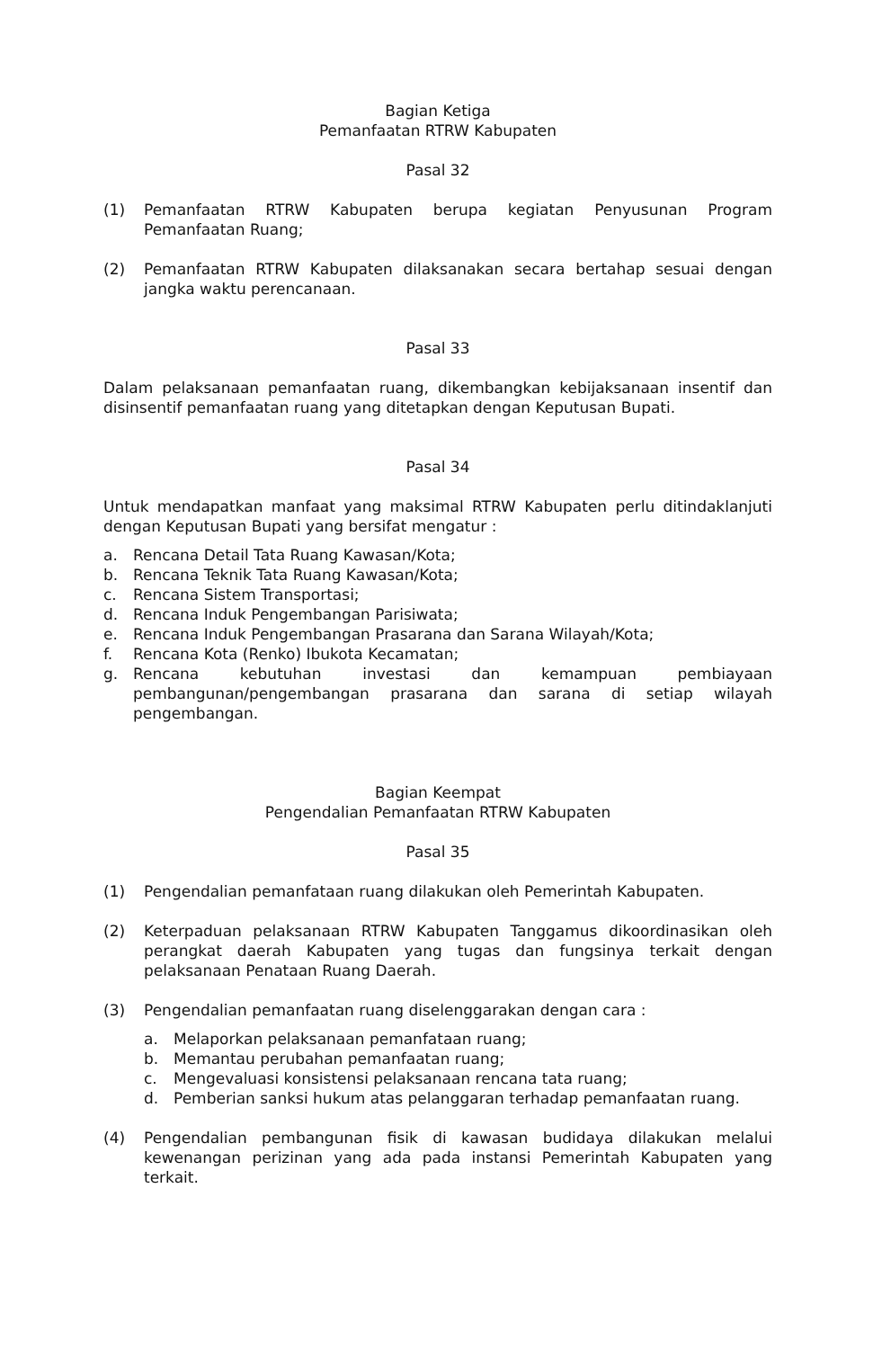Bagian Ketiga
Pemanfaatan RTRW Kabupaten
Pasal 32
(1) Pemanfaatan RTRW Kabupaten berupa kegiatan Penyusunan Program Pemanfaatan Ruang;
(2) Pemanfaatan RTRW Kabupaten dilaksanakan secara bertahap sesuai dengan jangka waktu perencanaan.
Pasal 33
Dalam pelaksanaan pemanfaatan ruang, dikembangkan kebijaksanaan insentif dan disinsentif pemanfaatan ruang yang ditetapkan dengan Keputusan Bupati.
Pasal 34
Untuk mendapatkan manfaat yang maksimal RTRW Kabupaten perlu ditindaklanjuti dengan Keputusan Bupati yang bersifat mengatur :
a. Rencana Detail Tata Ruang Kawasan/Kota;
b. Rencana Teknik Tata Ruang Kawasan/Kota;
c. Rencana Sistem Transportasi;
d. Rencana Induk Pengembangan Parisiwata;
e. Rencana Induk Pengembangan Prasarana dan Sarana Wilayah/Kota;
f. Rencana Kota (Renko) Ibukota Kecamatan;
g. Rencana kebutuhan investasi dan kemampuan pembiayaan pembangunan/pengembangan prasarana dan sarana di setiap wilayah pengembangan.
Bagian Keempat
Pengendalian Pemanfaatan RTRW Kabupaten
Pasal 35
(1) Pengendalian pemanfataan ruang dilakukan oleh Pemerintah Kabupaten.
(2) Keterpaduan pelaksanaan RTRW Kabupaten Tanggamus dikoordinasikan oleh perangkat daerah Kabupaten yang tugas dan fungsinya terkait dengan pelaksanaan Penataan Ruang Daerah.
(3) Pengendalian pemanfaatan ruang diselenggarakan dengan cara :
a. Melaporkan pelaksanaan pemanfataan ruang;
b. Memantau perubahan pemanfaatan ruang;
c. Mengevaluasi konsistensi pelaksanaan rencana tata ruang;
d. Pemberian sanksi hukum atas pelanggaran terhadap pemanfaatan ruang.
(4) Pengendalian pembangunan fisik di kawasan budidaya dilakukan melalui kewenangan perizinan yang ada pada instansi Pemerintah Kabupaten yang terkait.